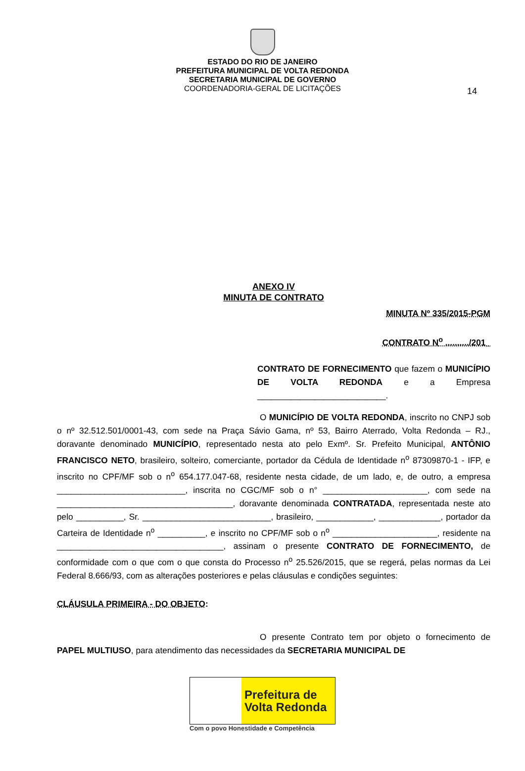14
ESTADO DO RIO DE JANEIRO
PREFEITURA MUNICIPAL DE VOLTA REDONDA
SECRETARIA MUNICIPAL DE GOVERNO
COORDENADORIA-GERAL DE LICITAÇÕES
ANEXO IV
MINUTA DE CONTRATO
MINUTA Nº 335/2015-PGM
CONTRATO N<sup>o</sup> ........../201_
CONTRATO DE FORNECIMENTO que fazem o MUNICÍPIO DE VOLTA REDONDA e a Empresa ___________________________.
O MUNICÍPIO DE VOLTA REDONDA, inscrito no CNPJ sob o nº 32.512.501/0001-43, com sede na Praça Sávio Gama, nº 53, Bairro Aterrado, Volta Redonda – RJ., doravante denominado MUNICÍPIO, representado nesta ato pelo Exmº. Sr. Prefeito Municipal, ANTÔNIO FRANCISCO NETO, brasileiro, solteiro, comerciante, portador da Cédula de Identidade n<sup>o</sup> 87309870-1 - IFP, e inscrito no CPF/MF sob o n<sup>o</sup> 654.177.047-68, residente nesta cidade, de um lado, e, de outro, a empresa ___________________________, inscrita no CGC/MF sob o n° ______________________, com sede na _____________________________________, doravante denominada CONTRATADA, representada neste ato pelo __________, Sr. ___________________________, brasileiro, ____________, _____________, portador da Carteira de Identidade n<sup>o</sup> __________, e inscrito no CPF/MF sob o n<sup>o</sup> ______________________, residente na ___________________________________, assinam o presente CONTRATO DE FORNECIMENTO, de conformidade com o que com o que consta do Processo n<sup>o</sup> 25.526/2015, que se regerá, pelas normas da Lei Federal 8.666/93, com as alterações posteriores e pelas cláusulas e condições seguintes:
CLÁUSULA PRIMEIRA - DO OBJETO:
O presente Contrato tem por objeto o fornecimento de PAPEL MULTIUSO, para atendimento das necessidades da SECRETARIA MUNICIPAL DE
Prefeitura de
Volta Redonda
Com o povo Honestidade e Competência